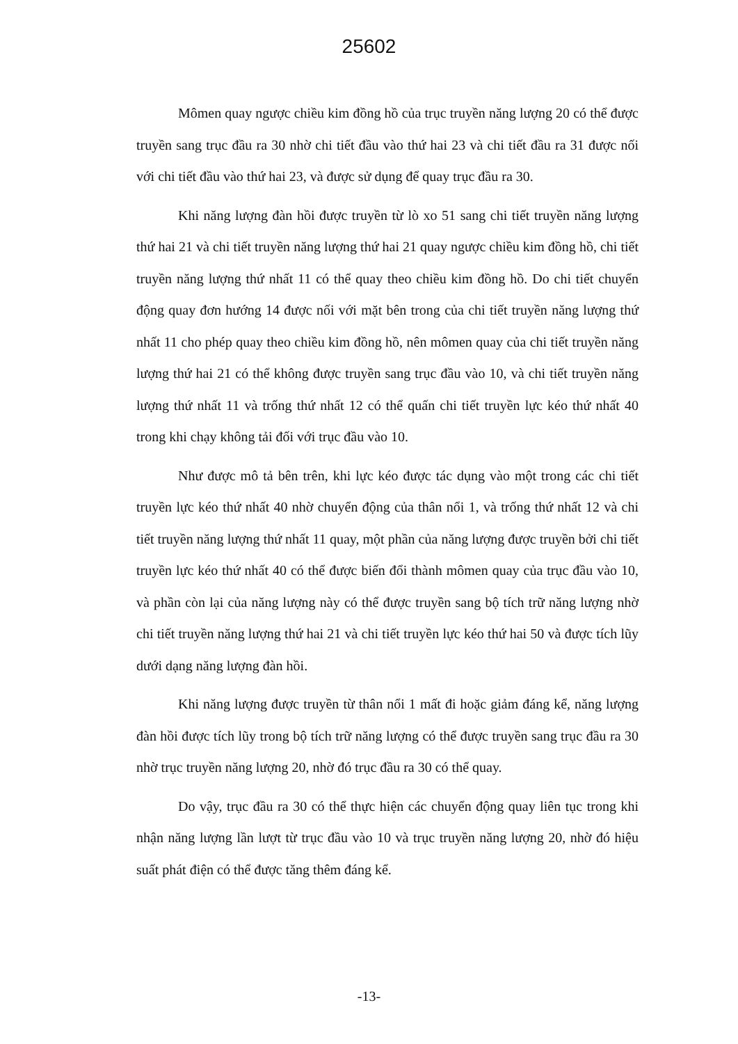25602
Mômen quay ngược chiều kim đồng hồ của trục truyền năng lượng 20 có thể được truyền sang trục đầu ra 30 nhờ chi tiết đầu vào thứ hai 23 và chi tiết đầu ra 31 được nối với chi tiết đầu vào thứ hai 23, và được sử dụng để quay trục đầu ra 30.
Khi năng lượng đàn hồi được truyền từ lò xo 51 sang chi tiết truyền năng lượng thứ hai 21 và chi tiết truyền năng lượng thứ hai 21 quay ngược chiều kim đồng hồ, chi tiết truyền năng lượng thứ nhất 11 có thể quay theo chiều kim đồng hồ. Do chi tiết chuyển động quay đơn hướng 14 được nối với mặt bên trong của chi tiết truyền năng lượng thứ nhất 11 cho phép quay theo chiều kim đồng hồ, nên mômen quay của chi tiết truyền năng lượng thứ hai 21 có thể không được truyền sang trục đầu vào 10, và chi tiết truyền năng lượng thứ nhất 11 và trống thứ nhất 12 có thể quấn chi tiết truyền lực kéo thứ nhất 40 trong khi chạy không tải đối với trục đầu vào 10.
Như được mô tả bên trên, khi lực kéo được tác dụng vào một trong các chi tiết truyền lực kéo thứ nhất 40 nhờ chuyển động của thân nổi 1, và trống thứ nhất 12 và chi tiết truyền năng lượng thứ nhất 11 quay, một phần của năng lượng được truyền bởi chi tiết truyền lực kéo thứ nhất 40 có thể được biến đổi thành mômen quay của trục đầu vào 10, và phần còn lại của năng lượng này có thể được truyền sang bộ tích trữ năng lượng nhờ chi tiết truyền năng lượng thứ hai 21 và chi tiết truyền lực kéo thứ hai 50 và được tích lũy dưới dạng năng lượng đàn hồi.
Khi năng lượng được truyền từ thân nổi 1 mất đi hoặc giảm đáng kể, năng lượng đàn hồi được tích lũy trong bộ tích trữ năng lượng có thể được truyền sang trục đầu ra 30 nhờ trục truyền năng lượng 20, nhờ đó trục đầu ra 30 có thể quay.
Do vậy, trục đầu ra 30 có thể thực hiện các chuyển động quay liên tục trong khi nhận năng lượng lần lượt từ trục đầu vào 10 và trục truyền năng lượng 20, nhờ đó hiệu suất phát điện có thể được tăng thêm đáng kể.
-13-